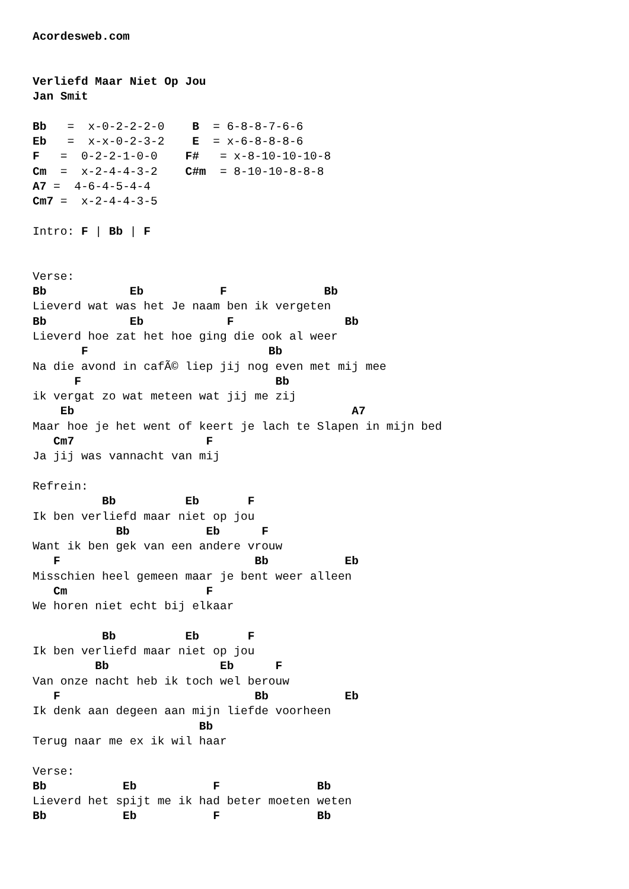Acordesweb.com


Verliefd Maar Niet Op Jou
Jan Smit

Bb   =  x-0-2-2-2-0    B  = 6-8-8-7-6-6
Eb   =  x-x-0-2-3-2    E  = x-6-8-8-8-6
F   =  0-2-2-1-0-0    F#   = x-8-10-10-10-8
Cm  =  x-2-4-4-3-2    C#m  = 8-10-10-8-8-8
A7 =  4-6-4-5-4-4
Cm7 =  x-2-4-4-3-5

Intro: F | Bb | F


Verse:
Bb            Eb           F              Bb
Lieverd wat was het Je naam ben ik vergeten
Bb            Eb            F                Bb
Lieverd hoe zat het hoe ging die ook al weer
       F                          Bb
Na die avond in cafÃ© liep jij nog even met mij mee
      F                            Bb
ik vergat zo wat meteen wat jij me zij
    Eb                                        A7
Maar hoe je het went of keert je lach te Slapen in mijn bed
   Cm7                   F
Ja jij was vannacht van mij

Refrein:
          Bb          Eb       F
Ik ben verliefd maar niet op jou
            Bb           Eb      F
Want ik ben gek van een andere vrouw
   F                            Bb           Eb
Misschien heel gemeen maar je bent weer alleen
   Cm                    F
We horen niet echt bij elkaar

          Bb          Eb       F
Ik ben verliefd maar niet op jou
         Bb                Eb      F
Van onze nacht heb ik toch wel berouw
   F                            Bb           Eb
Ik denk aan degeen aan mijn liefde voorheen
                        Bb
Terug naar me ex ik wil haar

Verse:
Bb           Eb           F              Bb
Lieverd het spijt me ik had beter moeten weten
Bb           Eb           F              Bb